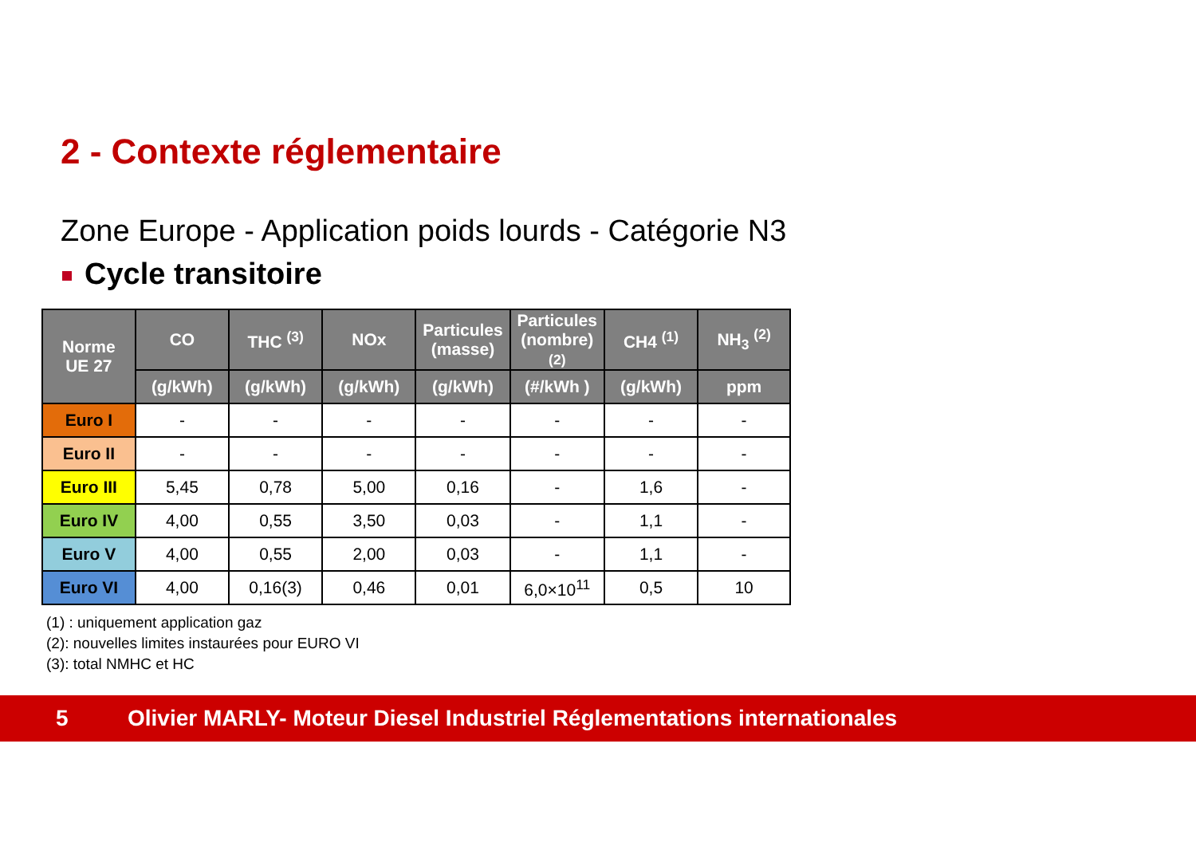2 - Contexte réglementaire
Zone Europe - Application poids lourds - Catégorie N3
Cycle transitoire
| Norme UE 27 | CO | THC <sup>(3)</sup> | NOx | Particules (masse) | Particules (nombre) (2) | CH4 <sup>(1)</sup> | NH<sub>3</sub> <sup>(2)</sup> |
| --- | --- | --- | --- | --- | --- | --- | --- |
| | (g/kWh) | (g/kWh) | (g/kWh) | (g/kWh) | (#/kWh ) | (g/kWh) | ppm |
| Euro I | - | - | - | - | - | - | - |
| Euro II | - | - | - | - | - | - | - |
| Euro III | 5,45 | 0,78 | 5,00 | 0,16 | - | 1,6 | - |
| Euro IV | 4,00 | 0,55 | 3,50 | 0,03 | - | 1,1 | - |
| Euro V | 4,00 | 0,55 | 2,00 | 0,03 | - | 1,1 | - |
| Euro VI | 4,00 | 0,16(3) | 0,46 | 0,01 | 6,0×10<sup>11</sup> | 0,5 | 10 |
(1) : uniquement application gaz
(2): nouvelles limites instaurées pour EURO VI
(3): total NMHC et HC
5
Olivier MARLY- Moteur Diesel Industriel Réglementations internationales